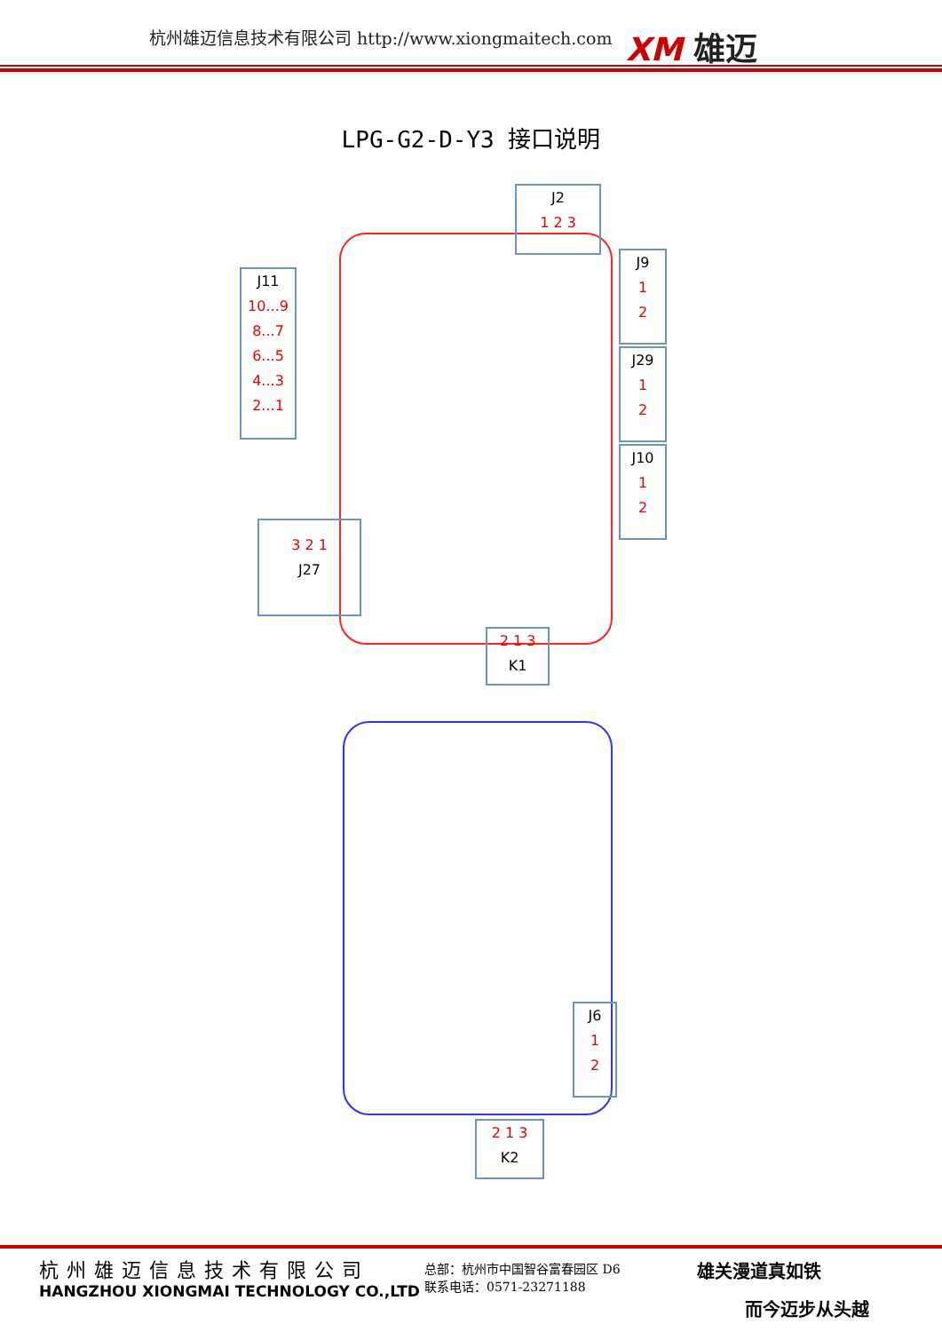杭州雄迈信息技术有限公司 http://www.xiongmaitech.com
XM 雄迈
LPG-G2-D-Y3 接口说明
J2
1 2 3
J9
1
2
J11
10...9
8...7
6...5
4...3
2...1
J29
1
2
J10
1
2
3 2 1
J27
2 1 3
K1
J6
1
2
2 1 3
K2
杭州雄迈信息技术有限公司
HANGZHOU XIONGMAI TECHNOLOGY CO.,LTD
总部：杭州市中国智谷富春园区 D6
联系电话：0571-23271188
雄关漫道真如铁
而今迈步从头越